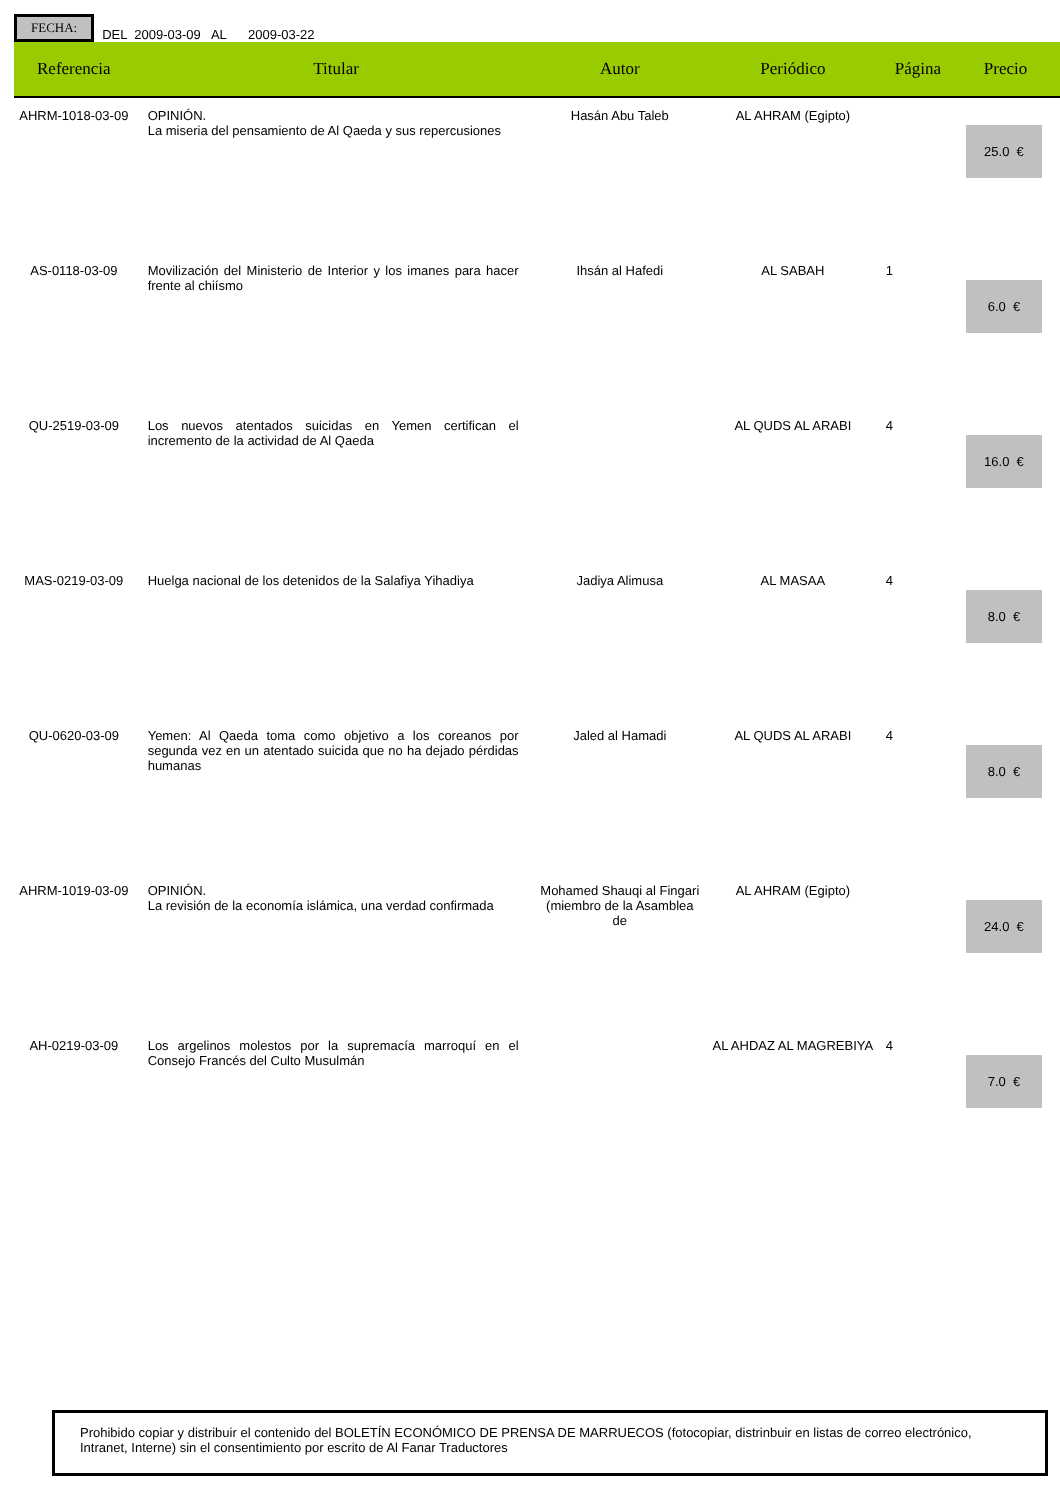FECHA: DEL 2009-03-09 AL 2009-03-22
| Referencia | Titular | Autor | Periódico | Página | Precio |
| --- | --- | --- | --- | --- | --- |
| AHRM-1018-03-09 | OPINIÓN. La miseria del pensamiento de Al Qaeda y sus repercusiones | Hasán Abu Taleb | AL AHRAM (Egipto) | | 25.0 € |
| AS-0118-03-09 | Movilización del Ministerio de Interior y los imanes para hacer frente al chiísmo | Ihsán al Hafedi | AL SABAH | 1 | 6.0 € |
| QU-2519-03-09 | Los nuevos atentados suicidas en Yemen certifican el incremento de la actividad de Al Qaeda | | AL QUDS AL ARABI | 4 | 16.0 € |
| MAS-0219-03-09 | Huelga nacional de los detenidos de la Salafiya Yihadiya | Jadiya Alimusa | AL MASAA | 4 | 8.0 € |
| QU-0620-03-09 | Yemen: Al Qaeda toma como objetivo a los coreanos por segunda vez en un atentado suicida que no ha dejado pérdidas humanas | Jaled al Hamadi | AL QUDS AL ARABI | 4 | 8.0 € |
| AHRM-1019-03-09 | OPINIÓN. La revisión de la economía islámica, una verdad confirmada | Mohamed Shauqi al Fingari (miembro de la Asamblea de | AL AHRAM (Egipto) | | 24.0 € |
| AH-0219-03-09 | Los argelinos molestos por la supremacía marroquí en el Consejo Francés del Culto Musulmán | | AL AHDAZ AL MAGREBIYA | 4 | 7.0 € |
Prohibido copiar y distribuir el contenido del BOLETÍN ECONÓMICO DE PRENSA DE MARRUECOS (fotocopiar, distrinbuir en listas de correo electrónico, Intranet, Interne) sin el consentimiento por escrito de Al Fanar Traductores